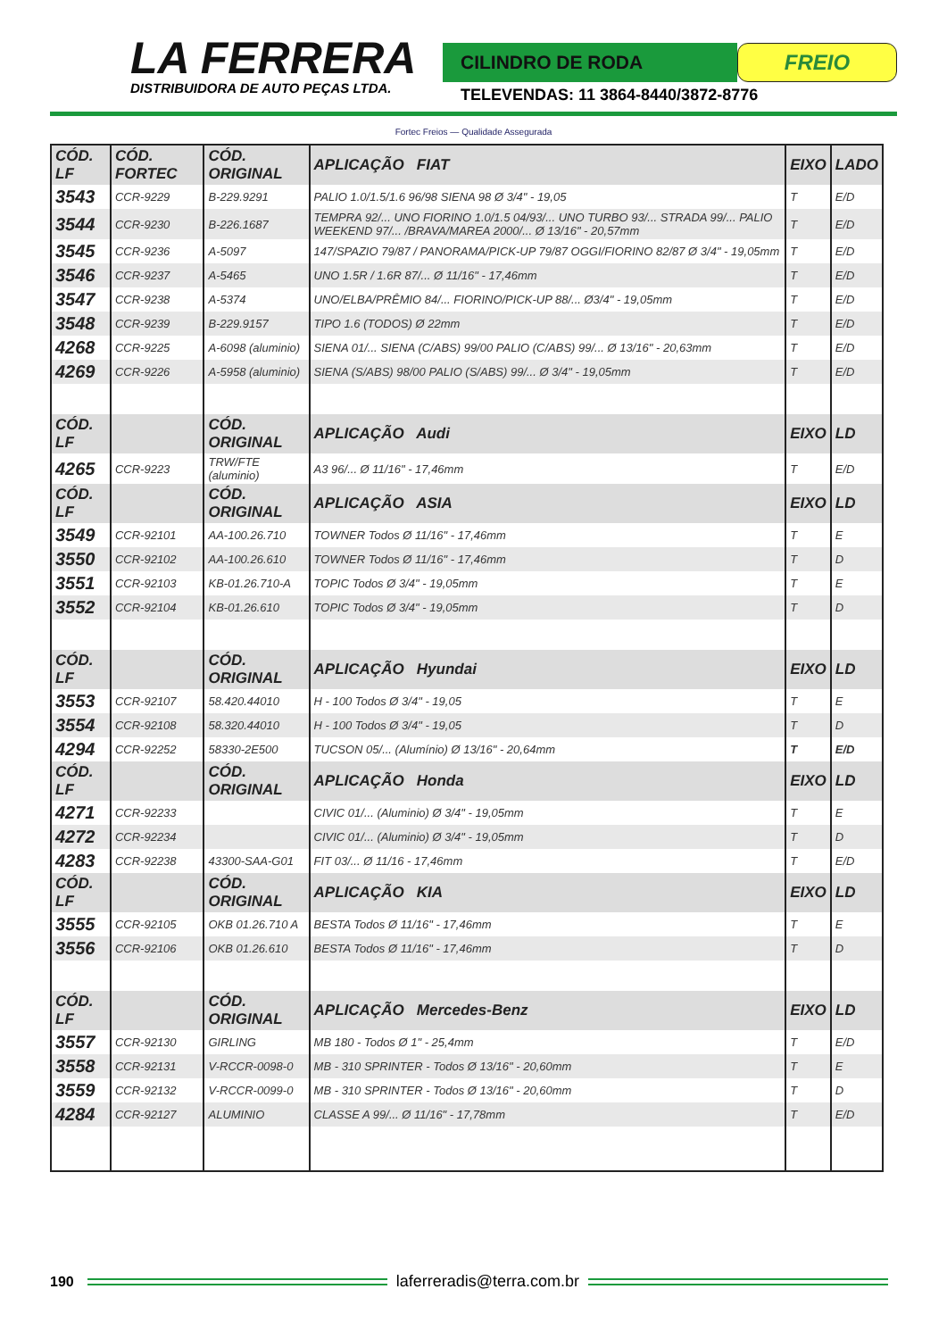LA FERRERA
DISTRIBUIDORA DE AUTO PEÇAS LTDA.
CILINDRO DE RODA
FREIO
TELEVENDAS: 11 3864-8440/3872-8776
Fortec Freios — Qualidade Assegurada
| CÓD. LF | CÓD. FORTEC | CÓD. ORIGINAL | APLICAÇÃO FIAT | EIXO | LADO |
| --- | --- | --- | --- | --- | --- |
| 3543 | CCR-9229 | B-229.9291 | PALIO 1.0/1.5/1.6 96/98 SIENA 98 Ø 3/4" - 19,05 | T | E/D |
| 3544 | CCR-9230 | B-226.1687 | TEMPRA 92/... UNO FIORINO 1.0/1.5 04/93/... UNO TURBO 93/... STRADA 99/... PALIO WEEKEND 97/... /BRAVA/MAREA 2000/... Ø 13/16" - 20,57mm | T | E/D |
| 3545 | CCR-9236 | A-5097 | 147/SPAZIO 79/87 / PANORAMA/PICK-UP 79/87 OGGI/FIORINO 82/87 Ø 3/4" - 19,05mm | T | E/D |
| 3546 | CCR-9237 | A-5465 | UNO 1.5R / 1.6R 87/... Ø 11/16" - 17,46mm | T | E/D |
| 3547 | CCR-9238 | A-5374 | UNO/ELBA/PRÊMIO 84/... FIORINO/PICK-UP 88/... Ø3/4" - 19,05mm | T | E/D |
| 3548 | CCR-9239 | B-229.9157 | TIPO 1.6 (TODOS) Ø 22mm | T | E/D |
| 4268 | CCR-9225 | A-6098 (aluminio) | SIENA 01/... SIENA (C/ABS) 99/00 PALIO (C/ABS) 99/... Ø 13/16" - 20,63mm | T | E/D |
| 4269 | CCR-9226 | A-5958 (aluminio) | SIENA (S/ABS) 98/00 PALIO (S/ABS) 99/... Ø 3/4" - 19,05mm | T | E/D |
| CÓD. LF | | CÓD. ORIGINAL | APLICAÇÃO Audi | EIXO | LD |
| 4265 | CCR-9223 | TRW/FTE (aluminio) | A3 96/... Ø 11/16" - 17,46mm | T | E/D |
| CÓD. LF | | CÓD. ORIGINAL | APLICAÇÃO ASIA | EIXO | LD |
| 3549 | CCR-92101 | AA-100.26.710 | TOWNER Todos Ø 11/16" - 17,46mm | T | E |
| 3550 | CCR-92102 | AA-100.26.610 | TOWNER Todos Ø 11/16" - 17,46mm | T | D |
| 3551 | CCR-92103 | KB-01.26.710-A | TOPIC Todos Ø 3/4" - 19,05mm | T | E |
| 3552 | CCR-92104 | KB-01.26.610 | TOPIC Todos Ø 3/4" - 19,05mm | T | D |
| CÓD. LF | | CÓD. ORIGINAL | APLICAÇÃO Hyundai | EIXO | LD |
| 3553 | CCR-92107 | 58.420.44010 | H - 100 Todos Ø 3/4" - 19,05 | T | E |
| 3554 | CCR-92108 | 58.320.44010 | H - 100 Todos Ø 3/4" - 19,05 | T | D |
| 4294 | CCR-92252 | 58330-2E500 | TUCSON 05/... (Alumínio) Ø 13/16" - 20,64mm | T | E/D |
| CÓD. LF | | CÓD. ORIGINAL | APLICAÇÃO Honda | EIXO | LD |
| 4271 | CCR-92233 | | CIVIC 01/... (Aluminio) Ø 3/4" - 19,05mm | T | E |
| 4272 | CCR-92234 | | CIVIC 01/... (Aluminio) Ø 3/4" - 19,05mm | T | D |
| 4283 | CCR-92238 | 43300-SAA-G01 | FIT 03/... Ø 11/16 - 17,46mm | T | E/D |
| CÓD. LF | | CÓD. ORIGINAL | APLICAÇÃO KIA | EIXO | LD |
| 3555 | CCR-92105 | OKB 01.26.710 A | BESTA Todos Ø 11/16" - 17,46mm | T | E |
| 3556 | CCR-92106 | OKB 01.26.610 | BESTA Todos Ø 11/16" - 17,46mm | T | D |
| CÓD. LF | | CÓD. ORIGINAL | APLICAÇÃO Mercedes-Benz | EIXO | LD |
| 3557 | CCR-92130 | GIRLING | MB 180 - Todos Ø 1" - 25,4mm | T | E/D |
| 3558 | CCR-92131 | V-RCCR-0098-0 | MB - 310 SPRINTER - Todos Ø 13/16" - 20,60mm | T | E |
| 3559 | CCR-92132 | V-RCCR-0099-0 | MB - 310 SPRINTER - Todos Ø 13/16" - 20,60mm | T | D |
| 4284 | CCR-92127 | ALUMINIO | CLASSE A 99/... Ø 11/16" - 17,78mm | T | E/D |
190 laferreradis@terra.com.br